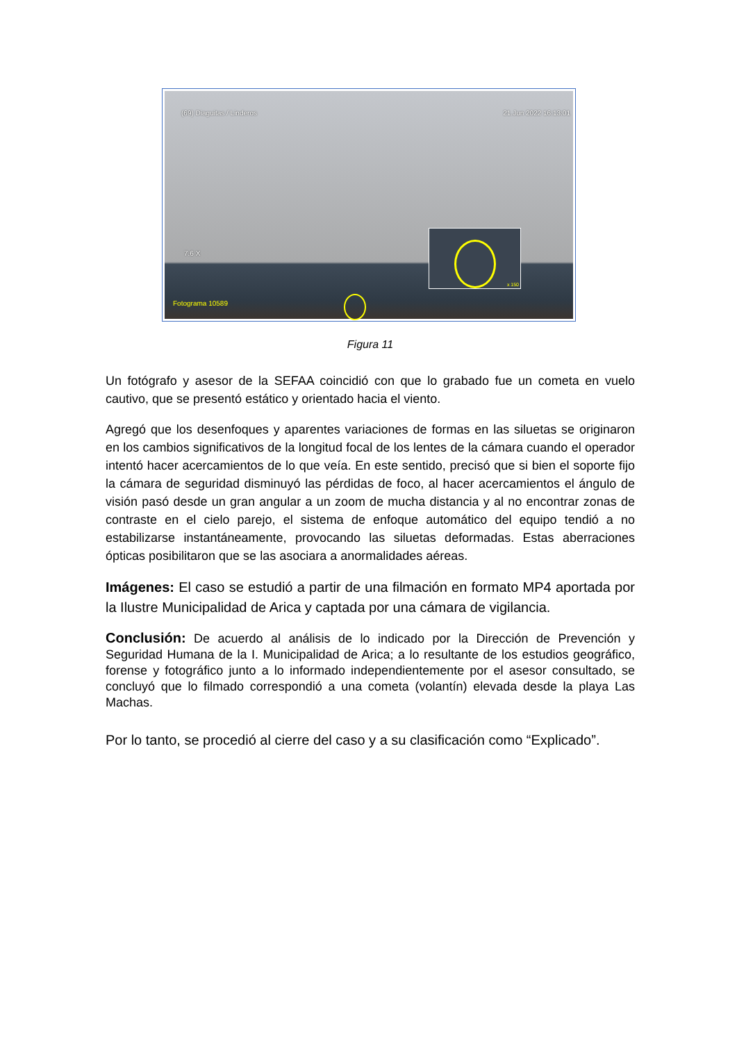(69) Diaguitas / Linderos 21.Jun 2022 16:13:01
7.6 X
Fotograma 10589
x 150
Figura 11
Un fotógrafo y asesor de la SEFAA coincidió con que lo grabado fue un cometa en vuelo cautivo, que se presentó estático y orientado hacia el viento.
Agregó que los desenfoques y aparentes variaciones de formas en las siluetas se originaron en los cambios significativos de la longitud focal de los lentes de la cámara cuando el operador intentó hacer acercamientos de lo que veía. En este sentido, precisó que si bien el soporte fijo la cámara de seguridad disminuyó las pérdidas de foco, al hacer acercamientos el ángulo de visión pasó desde un gran angular a un zoom de mucha distancia y al no encontrar zonas de contraste en el cielo parejo, el sistema de enfoque automático del equipo tendió a no estabilizarse instantáneamente, provocando las siluetas deformadas. Estas aberraciones ópticas posibilitaron que se las asociara a anormalidades aéreas.
Imágenes: El caso se estudió a partir de una filmación en formato MP4 aportada por la Ilustre Municipalidad de Arica y captada por una cámara de vigilancia.
Conclusión: De acuerdo al análisis de lo indicado por la Dirección de Prevención y Seguridad Humana de la I. Municipalidad de Arica; a lo resultante de los estudios geográfico, forense y fotográfico junto a lo informado independientemente por el asesor consultado, se concluyó que lo filmado correspondió a una cometa (volantín) elevada desde la playa Las Machas.
Por lo tanto, se procedió al cierre del caso y a su clasificación como “Explicado”.